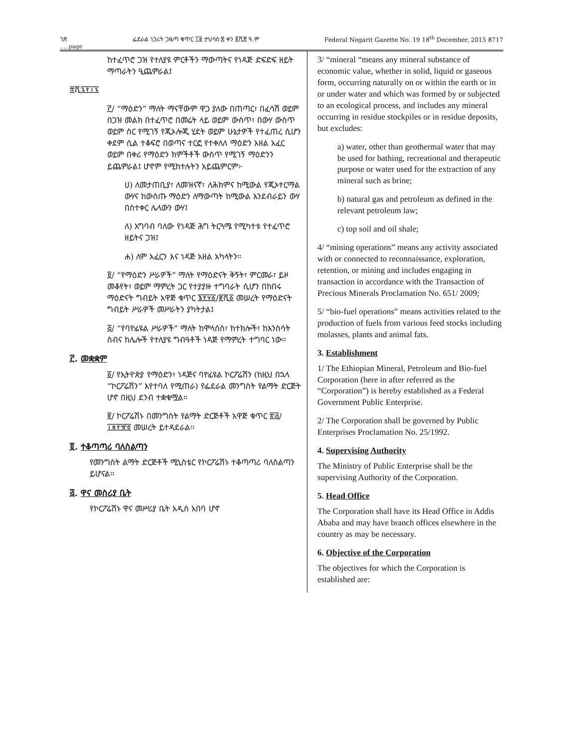ገጽ ፌደራል ነጋሪት ጋዜጣ ቁጥር ፲፱ ታህሳስ ፰ ቀን ፪ሺ፰ ዓ.ም Federal Negarit Gazette No. 19 18<sup>th</sup> December, 2015 8717
…..page
ከተፈጥሮ ጋዝ የተለያዩ ምርቶችን ማውጣትና የነዳጅ ድፍድፍ ዘይት ማጣራትን ዒጨምራል፤
፰ሺ፯፻፲፯
፫/ “ማዕድን” ማለት ማናቸውም ዋጋ ያለው በጠጣር፣ በፈሳሽ ወይም በጋዝ መልክ በተፈጥሮ በመሬት ላይ ወይም ውስጥ፣ በውሃ ውስጥ ወይም ስር የሚገኝ የጂኦሎጂ ሂደት ወይም ሁኔታዎች የተፈጠረ ሲሆን ቀደም ሲል ተቆፍሮ በወጣና ተርፎ የተቀለለ ማዕድን አዘል አፈር ወይም በቀሪ የማዕድን ክምችቶች ውስጥ የሚገኝ ማዕድንን ይጨምራል፤ ሆኖም የሚከተሉትን አይጨምርም፦
ሀ) ለመታጠቢያ፣ ለመዝናኛ፣ ለሕክምና ከሚውል የጂኦተርማል ውሃና ከውስጡ ማዕድን ለማውጣት ከሚውል እንደብራይን ውሃ በስተቀር ሌላውን ውሃ፤
ለ) አግባብ ባለው የነዳጅ ሕግ ትርጓሜ የሚካተቱ የተፈጥሮ ዘይትና ጋዝ፤
ሐ) ለም አፈርን እና ነዳጅ አዘል አካላትን፡፡
፬/ “የማዕድን ሥራዎች” ማለት የማዕድናት ቅኝት፣ ምርመራ፣ ይዞ መቆየት፣ ወይም ማምረት ጋር የተያያዙ ተግባራት ሲሆን በከበሩ ማዕድናት ግብይት አዋጅ ቁጥር ፮፻፶፩/፪ሺ፩ መሠረት የማዕድናት ግብይት ሥራዎች መሥራትን ያካትታል፤
፭/ “የባዮፊዩል ሥራዎች” ማለት ከሞላሰስ፣ ከተክሎች፣ ከእንስሳት ስብና ከሌሎች የተለያዩ ግብዓቶች ነዳጅ የማምረት ተግባር ነው፡፡
፫. መቋቋም
፩/ የኢትዮጵያ የማዕድን፣ ነዳጅና ባዮፊዩል ኮርፖሬሽን (ከዚህ በኋላ “ኮርፖሬሽን” እየተባለ የሚጠራ) የፌደራል መንግስት የልማት ድርጅት ሆኖ በዚህ ደንብ ተቋቁሟል፡፡
፪/ ኮርፖሬሽኑ በመንግስት የልማት ድርጅቶች አዋጅ ቁጥር ፳፭/፲፱፻፹፬ መሠረት ይተዳደራል፡፡
፬. ተቆጣጣሪ ባለስልጣን
የመንግስት ልማት ድርጅቶች ሚኒስቴር የኮርፖሬሽኑ ተቆጣጣሪ ባለስልጣን ይሆናል፡፡
፭. ዋና መስሪያ ቤት
የኮርፖሬሽኑ ዋና መሥሪያ ቤት አዲስ አበባ ሆኖ
3/ “mineral “means any mineral substance of economic value, whether in solid, liquid or gaseous form, occurring naturally on or within the earth or in or under water and which was formed by or subjected to an ecological process, and includes any mineral occurring in residue stockpiles or in residue deposits, but excludes:
a) water, other than geothermal water that may be used for bathing, recreational and therapeutic purpose or water used for the extraction of any mineral such as brine;
b) natural gas and petroleum as defined in the relevant petroleum law;
c) top soil and oil shale;
4/ “mining operations” means any activity associated with or connected to reconnaissance, exploration, retention, or mining and includes engaging in transaction in accordance with the Transaction of Precious Minerals Proclamation No. 651/ 2009;
5/ “bio-fuel operations” means activities related to the production of fuels from various feed stocks including molasses, plants and animal fats.
3. Establishment
1/ The Ethiopian Mineral, Petroleum and Bio-fuel Corporation (here in after referred as the “Corporation”) is hereby established as a Federal Government Public Enterprise.
2/ The Corporation shall be governed by Public Enterprises Proclamation No. 25/1992.
4. Supervising Authority
The Ministry of Public Enterprise shall be the supervising Authority of the Corporation.
5. Head Office
The Corporation shall have its Head Office in Addis Ababa and may have branch offices elsewhere in the country as may be necessary.
6. Objective of the Corporation
The objectives for which the Corporation is established are: